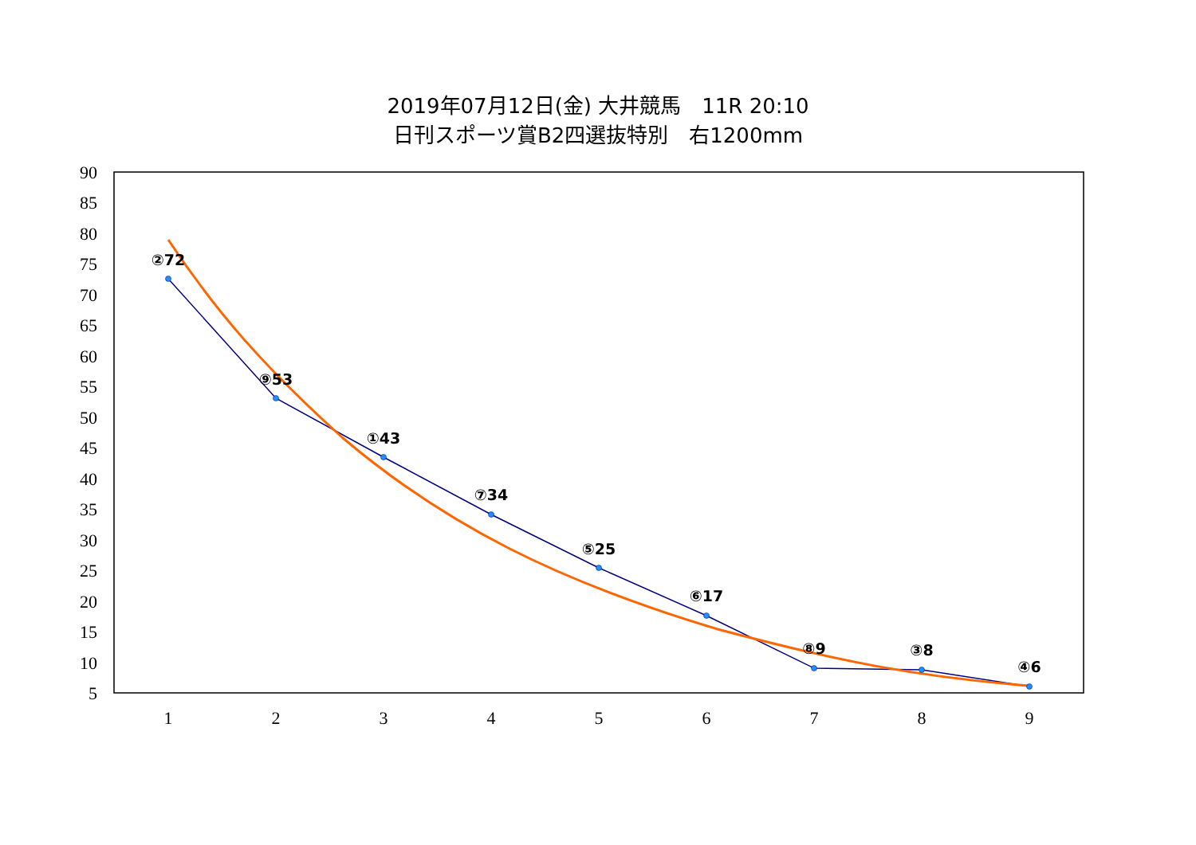2019年07月12日(金) 大井競馬　11R 20:10
日刊スポーツ賞B2四選抜特別　右1200mm
90
85
80
75
70
65
60
55
50
45
40
35
30
25
20
15
10
5
1
2
3
4
5
6
7
8
9
②72
⑨53
①43
⑦34
⑤25
⑥17
⑧9
③8
④6